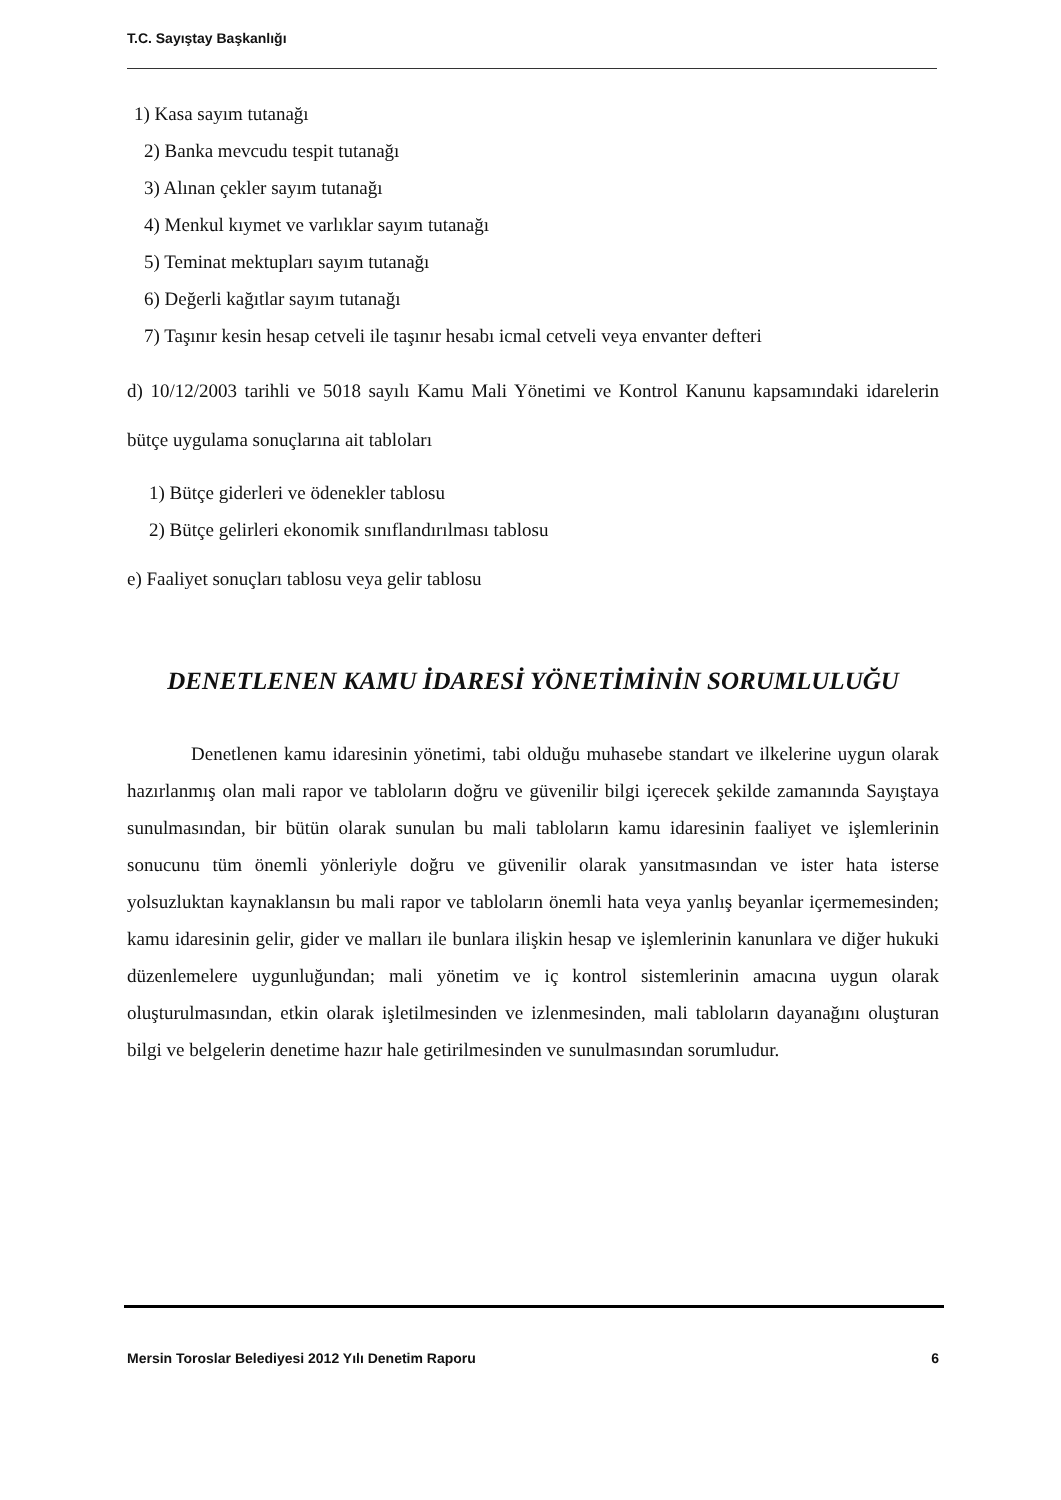T.C. Sayıştay Başkanlığı
1) Kasa sayım tutanağı
2) Banka mevcudu tespit tutanağı
3) Alınan çekler sayım tutanağı
4) Menkul kıymet ve varlıklar sayım tutanağı
5) Teminat mektupları sayım tutanağı
6) Değerli kağıtlar sayım tutanağı
7) Taşınır kesin hesap cetveli ile taşınır hesabı icmal cetveli veya envanter defteri
d) 10/12/2003 tarihli ve 5018 sayılı Kamu Mali Yönetimi ve Kontrol Kanunu kapsamındaki idarelerin bütçe uygulama sonuçlarına ait tabloları
1) Bütçe giderleri ve ödenekler tablosu
2) Bütçe gelirleri ekonomik sınıflandırılması tablosu
e) Faaliyet sonuçları tablosu veya gelir tablosu
DENETLENEN KAMU İDARESİ YÖNETİMİNİN SORUMLULUĞU
Denetlenen kamu idaresinin yönetimi, tabi olduğu muhasebe standart ve ilkelerine uygun olarak hazırlanmış olan mali rapor ve tabloların doğru ve güvenilir bilgi içerecek şekilde zamanında Sayıştaya sunulmasından, bir bütün olarak sunulan bu mali tabloların kamu idaresinin faaliyet ve işlemlerinin sonucunu tüm önemli yönleriyle doğru ve güvenilir olarak yansıtmasından ve ister hata isterse yolsuzluktan kaynaklansın bu mali rapor ve tabloların önemli hata veya yanlış beyanlar içermemesinden; kamu idaresinin gelir, gider ve malları ile bunlara ilişkin hesap ve işlemlerinin kanunlara ve diğer hukuki düzenlemelere uygunluğundan; mali yönetim ve iç kontrol sistemlerinin amacına uygun olarak oluşturulmasından, etkin olarak işletilmesinden ve izlenmesinden, mali tabloların dayanağını oluşturan bilgi ve belgelerin denetime hazır hale getirilmesinden ve sunulmasından sorumludur.
Mersin Toroslar Belediyesi 2012 Yılı Denetim Raporu 6